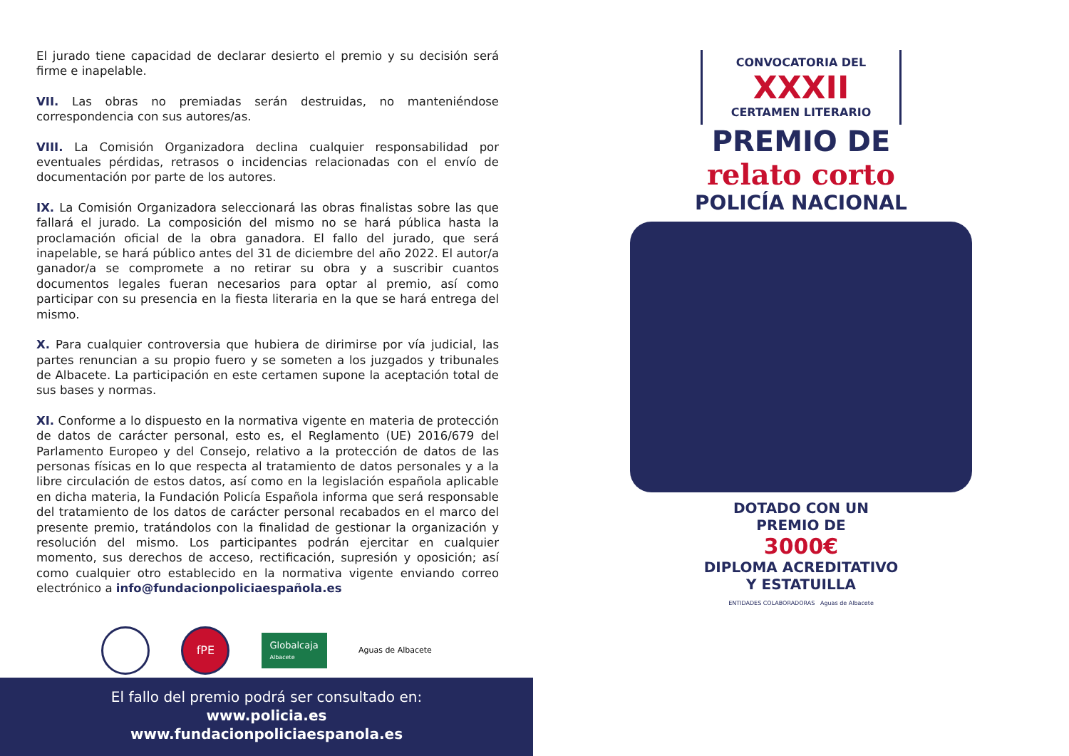El jurado tiene capacidad de declarar desierto el premio y su decisión será firme e inapelable.
VII. Las obras no premiadas serán destruidas, no manteniéndose correspondencia con sus autores/as.
VIII. La Comisión Organizadora declina cualquier responsabilidad por eventuales pérdidas, retrasos o incidencias relacionadas con el envío de documentación por parte de los autores.
IX. La Comisión Organizadora seleccionará las obras finalistas sobre las que fallará el jurado. La composición del mismo no se hará pública hasta la proclamación oficial de la obra ganadora. El fallo del jurado, que será inapelable, se hará público antes del 31 de diciembre del año 2022. El autor/a ganador/a se compromete a no retirar su obra y a suscribir cuantos documentos legales fueran necesarios para optar al premio, así como participar con su presencia en la fiesta literaria en la que se hará entrega del mismo.
X. Para cualquier controversia que hubiera de dirimirse por vía judicial, las partes renuncian a su propio fuero y se someten a los juzgados y tribunales de Albacete. La participación en este certamen supone la aceptación total de sus bases y normas.
XI. Conforme a lo dispuesto en la normativa vigente en materia de protección de datos de carácter personal, esto es, el Reglamento (UE) 2016/679 del Parlamento Europeo y del Consejo, relativo a la protección de datos de las personas físicas en lo que respecta al tratamiento de datos personales y a la libre circulación de estos datos, así como en la legislación española aplicable en dicha materia, la Fundación Policía Española informa que será responsable del tratamiento de los datos de carácter personal recabados en el marco del presente premio, tratándolos con la finalidad de gestionar la organización y resolución del mismo. Los participantes podrán ejercitar en cualquier momento, sus derechos de acceso, rectificación, supresión y oposición; así como cualquier otro establecido en la normativa vigente enviando correo electrónico a info@fundacionpoliciaespañola.es
fPE
Globalcaja
Albacete
Aguas de Albacete
El fallo del premio podrá ser consultado en:
www.policia.es
www.fundacionpoliciaespanola.es
CONVOCATORIA DEL
XXXII
CERTAMEN LITERARIO
PREMIO DE
relato corto
POLICÍA NACIONAL
DOTADO CON UN
PREMIO DE
3000€
DIPLOMA ACREDITATIVO
Y ESTATUILLA
ENTIDADES COLABORADORAS Aguas de Albacete